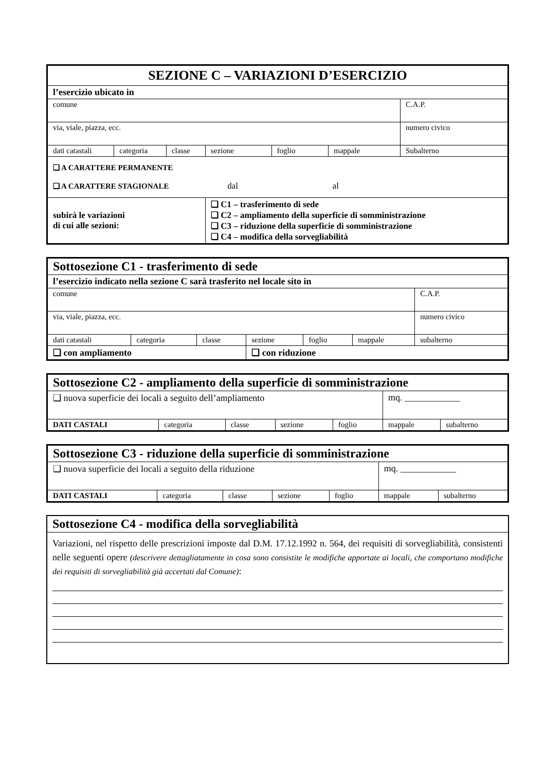| SEZIONE C – VARIAZIONI D’ESERCIZIO | | | | | | |
| l’esercizio ubicato in | | | | | | |
| comune | | | | | | C.A.P. |
| via, viale, piazza, ecc. | | | | | | numero civico |
| dati catastali | categoria | classe | sezione | foglio | mappale | Subalterno |
| ❑ A CARATTERE PERMANENTE ❑ A CARATTERE STAGIONALE dal al | | | | | | |
| subirà le variazioni di cui alle sezioni: | | | ❑ C1 – trasferimento di sede ❑ C2 – ampliamento della superficie di somministrazione ❑ C3 – riduzione della superficie di somministrazione ❑ C4 – modifica della sorvegliabilità | | | |
| Sottosezione C1 - trasferimento di sede | | | | | | |
| l’esercizio indicato nella sezione C sarà trasferito nel locale sito in | | | | | | |
| comune | | | | | | C.A.P. |
| via, viale, piazza, ecc. | | | | | | numero civico |
| dati catastali | categoria | classe | sezione | foglio | mappale | subalterno |
| ❑ con ampliamento | | | ❑ con riduzione | | | |
| Sottosezione C2 - ampliamento della superficie di somministrazione | | | | | | |
| ❑ nuova superficie dei locali a seguito dell’ampliamento | | | | | mq. ____________ | |
| DATI CASTALI | categoria | classe | sezione | foglio | mappale | subalterno |
| Sottosezione C3 - riduzione della superficie di somministrazione | | | | | | |
| ❑ nuova superficie dei locali a seguito della riduzione | | | | | mq. ____________ | |
| DATI CASTALI | categoria | classe | sezione | foglio | mappale | subalterno |
Sottosezione C4 - modifica della sorvegliabilità
Variazioni, nel rispetto delle prescrizioni imposte dal D.M. 17.12.1992 n. 564, dei requisiti di sorvegliabilità, consistenti nelle seguenti opere (descrivere dettagliatamente in cosa sono consistite le modifiche apportate ai locali, che comportano modifiche dei requisiti di sorvegliabilità già accertati dal Comune):